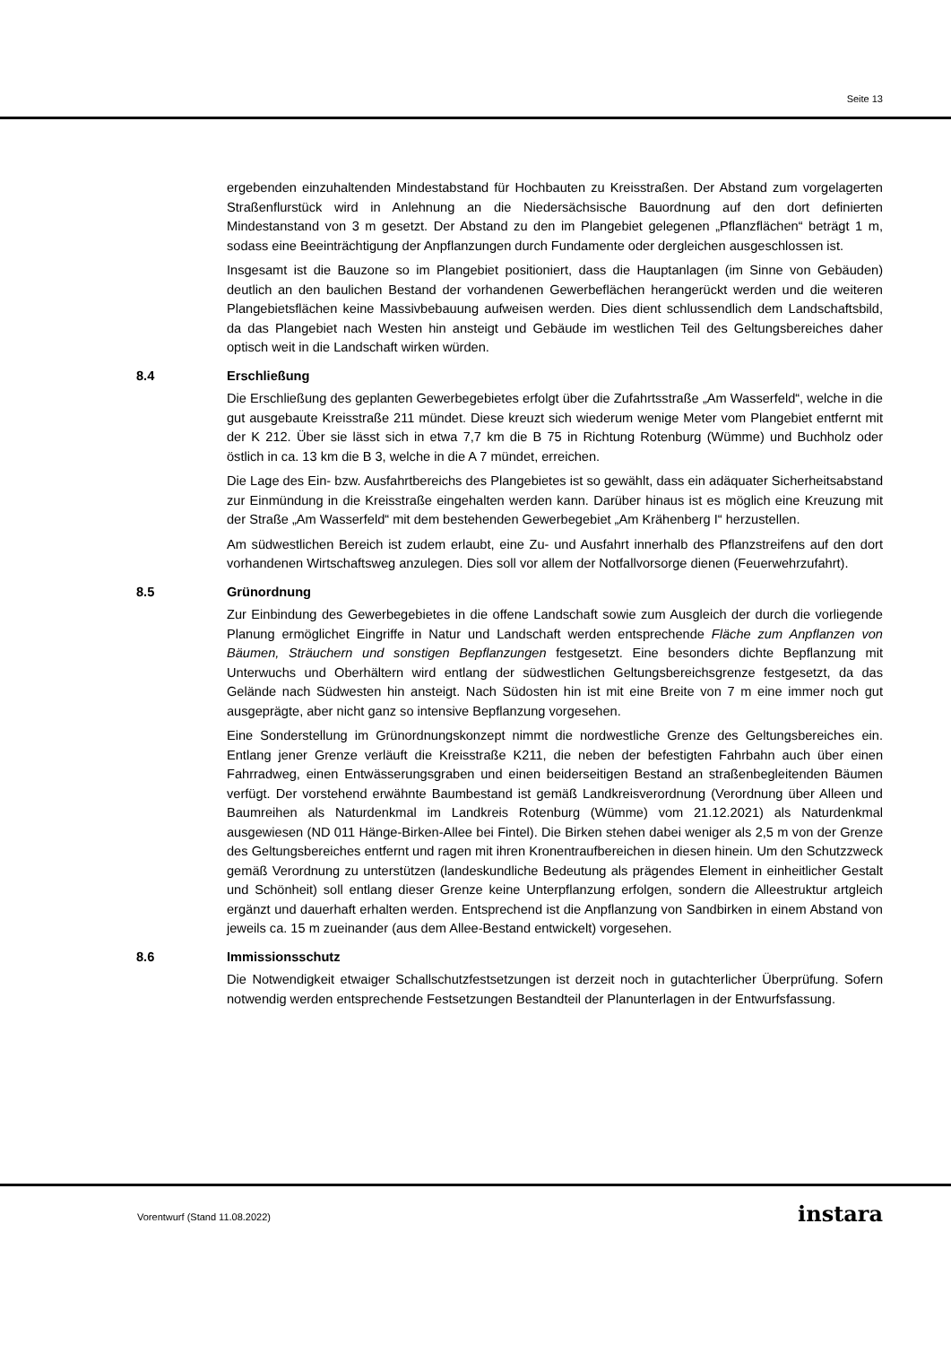Seite 13
ergebenden einzuhaltenden Mindestabstand für Hochbauten zu Kreisstraßen. Der Abstand zum vorgelagerten Straßenflurstück wird in Anlehnung an die Niedersächsische Bauordnung auf den dort definierten Mindestanstand von 3 m gesetzt. Der Abstand zu den im Plangebiet gelegenen „Pflanzflächen“ beträgt 1 m, sodass eine Beeinträchtigung der Anpflanzungen durch Fundamente oder dergleichen ausgeschlossen ist.
Insgesamt ist die Bauzone so im Plangebiet positioniert, dass die Hauptanlagen (im Sinne von Gebäuden) deutlich an den baulichen Bestand der vorhandenen Gewerbeflächen herangerückt werden und die weiteren Plangebietsflächen keine Massivbebauung aufweisen werden. Dies dient schlussendlich dem Landschaftsbild, da das Plangebiet nach Westen hin ansteigt und Gebäude im westlichen Teil des Geltungsbereiches daher optisch weit in die Landschaft wirken würden.
8.4 Erschließung
Die Erschließung des geplanten Gewerbegebietes erfolgt über die Zufahrtsstraße „Am Wasserfeld“, welche in die gut ausgebaute Kreisstraße 211 mündet. Diese kreuzt sich wiederum wenige Meter vom Plangebiet entfernt mit der K 212. Über sie lässt sich in etwa 7,7 km die B 75 in Richtung Rotenburg (Wümme) und Buchholz oder östlich in ca. 13 km die B 3, welche in die A 7 mündet, erreichen.
Die Lage des Ein- bzw. Ausfahrtbereichs des Plangebietes ist so gewählt, dass ein adäquater Sicherheitsabstand zur Einmündung in die Kreisstraße eingehalten werden kann. Darüber hinaus ist es möglich eine Kreuzung mit der Straße „Am Wasserfeld“ mit dem bestehenden Gewerbegebiet „Am Krähenberg I“ herzustellen.
Am südwestlichen Bereich ist zudem erlaubt, eine Zu- und Ausfahrt innerhalb des Pflanzstreifens auf den dort vorhandenen Wirtschaftsweg anzulegen. Dies soll vor allem der Notfallvorsorge dienen (Feuerwehrzufahrt).
8.5 Grünordnung
Zur Einbindung des Gewerbegebietes in die offene Landschaft sowie zum Ausgleich der durch die vorliegende Planung ermöglichet Eingriffe in Natur und Landschaft werden entsprechende Fläche zum Anpflanzen von Bäumen, Sträuchern und sonstigen Bepflanzungen festgesetzt. Eine besonders dichte Bepflanzung mit Unterwuchs und Oberhältern wird entlang der südwestlichen Geltungsbereichsgrenze festgesetzt, da das Gelände nach Südwesten hin ansteigt. Nach Südosten hin ist mit eine Breite von 7 m eine immer noch gut ausgeprägte, aber nicht ganz so intensive Bepflanzung vorgesehen.
Eine Sonderstellung im Grünordnungskonzept nimmt die nordwestliche Grenze des Geltungsbereiches ein. Entlang jener Grenze verläuft die Kreisstraße K211, die neben der befestigten Fahrbahn auch über einen Fahrradweg, einen Entwässerungsgraben und einen beiderseitigen Bestand an straßenbegleitenden Bäumen verfügt. Der vorstehend erwähnte Baumbestand ist gemäß Landkreisverordnung (Verordnung über Alleen und Baumreihen als Naturdenkmal im Landkreis Rotenburg (Wümme) vom 21.12.2021) als Naturdenkmal ausgewiesen (ND 011 Hänge-Birken-Allee bei Fintel). Die Birken stehen dabei weniger als 2,5 m von der Grenze des Geltungsbereiches entfernt und ragen mit ihren Kronentraufbereichen in diesen hinein. Um den Schutzzweck gemäß Verordnung zu unterstützen (landeskundliche Bedeutung als prägendes Element in einheitlicher Gestalt und Schönheit) soll entlang dieser Grenze keine Unterpflanzung erfolgen, sondern die Alleestruktur artgleich ergänzt und dauerhaft erhalten werden. Entsprechend ist die Anpflanzung von Sandbirken in einem Abstand von jeweils ca. 15 m zueinander (aus dem Allee-Bestand entwickelt) vorgesehen.
8.6 Immissionsschutz
Die Notwendigkeit etwaiger Schallschutzfestsetzungen ist derzeit noch in gutachterlicher Überprüfung. Sofern notwendig werden entsprechende Festsetzungen Bestandteil der Planunterlagen in der Entwurfsfassung.
Vorentwurf (Stand 11.08.2022) instara